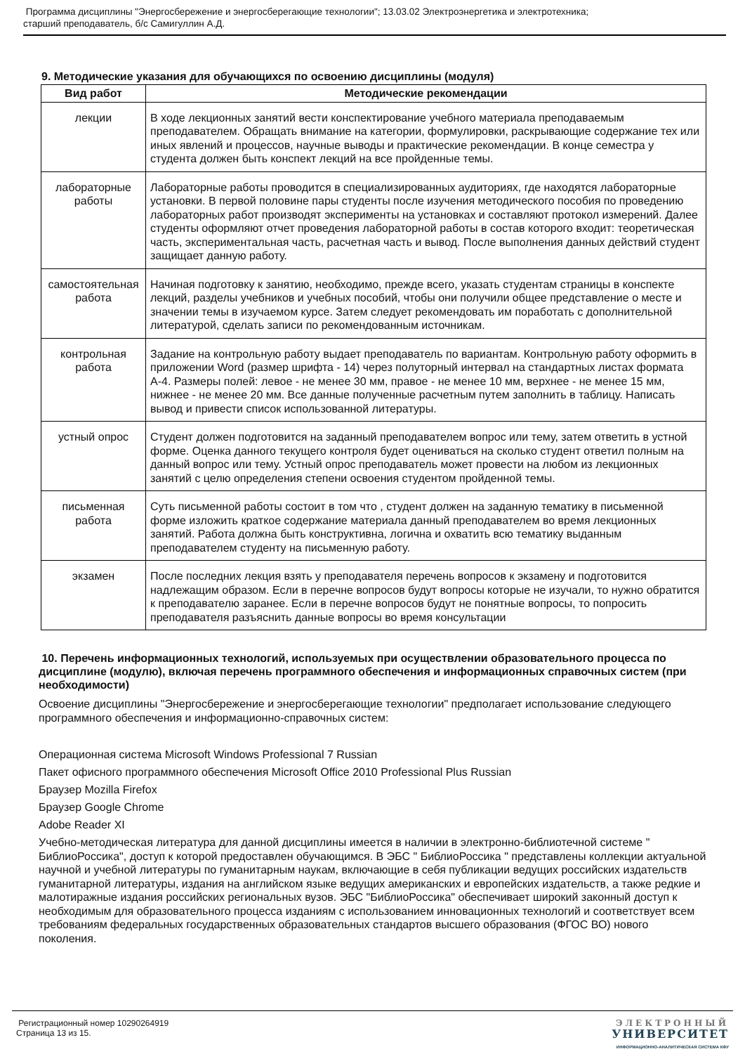Программа дисциплины "Энергосбережение и энергосберегающие технологии"; 13.03.02 Электроэнергетика и электротехника;
старший преподаватель, б/с Самигуллин А.Д.
9. Методические указания для обучающихся по освоению дисциплины (модуля)
| Вид работ | Методические рекомендации |
| --- | --- |
| лекции | В ходе лекционных занятий вести конспектирование учебного материала преподаваемым преподавателем. Обращать внимание на категории, формулировки, раскрывающие содержание тех или иных явлений и процессов, научные выводы и практические рекомендации. В конце семестра у студента должен быть конспект лекций на все пройденные темы. |
| лабораторные работы | Лабораторные работы проводится в специализированных аудиториях, где находятся лабораторные установки. В первой половине пары студенты после изучения методического пособия по проведению лабораторных работ производят эксперименты на установках и составляют протокол измерений. Далее студенты оформляют отчет проведения лабораторной работы в состав которого входит: теоретическая часть, экспериментальная часть, расчетная часть и вывод. После выполнения данных действий студент защищает данную работу. |
| самостоятельная работа | Начиная подготовку к занятию, необходимо, прежде всего, указать студентам страницы в конспекте лекций, разделы учебников и учебных пособий, чтобы они получили общее представление о месте и значении темы в изучаемом курсе. Затем следует рекомендовать им поработать с дополнительной литературой, сделать записи по рекомендованным источникам. |
| контрольная работа | Задание на контрольную работу выдает преподаватель по вариантам. Контрольную работу оформить в приложении Word (размер шрифта - 14) через полуторный интервал на стандартных листах формата А-4. Размеры полей: левое - не менее 30 мм, правое - не менее 10 мм, верхнее - не менее 15 мм, нижнее - не менее 20 мм. Все данные полученные расчетным путем заполнить в таблицу. Написать вывод и привести список использованной литературы. |
| устный опрос | Студент должен подготовится на заданный преподавателем вопрос или тему, затем ответить в устной форме. Оценка данного текущего контроля будет оцениваться на сколько студент ответил полным на данный вопрос или тему. Устный опрос преподаватель может провести на любом из лекционных занятий с целю определения степени освоения студентом пройденной темы. |
| письменная работа | Суть письменной работы состоит в том что , студент должен на заданную тематику в письменной форме изложить краткое содержание материала данный преподавателем во время лекционных занятий. Работа должна быть конструктивна, логична и охватить всю тематику выданным преподавателем студенту на письменную работу. |
| экзамен | После последних лекция взять у преподавателя перечень вопросов к экзамену и подготовится надлежащим образом. Если в перечне вопросов будут вопросы которые не изучали, то нужно обратится к преподавателю заранее. Если в перечне вопросов будут не понятные вопросы, то попросить преподавателя разъяснить данные вопросы во время консультации |
10. Перечень информационных технологий, используемых при осуществлении образовательного процесса по дисциплине (модулю), включая перечень программного обеспечения и информационных справочных систем (при необходимости)
Освоение дисциплины "Энергосбережение и энергосберегающие технологии" предполагает использование следующего программного обеспечения и информационно-справочных систем:
Операционная система Microsoft Windows Professional 7 Russian
Пакет офисного программного обеспечения Microsoft Office 2010 Professional Plus Russian
Браузер Mozilla Firefox
Браузер Google Chrome
Adobe Reader XI
Учебно-методическая литература для данной дисциплины имеется в наличии в электронно-библиотечной системе " БиблиоРоссика", доступ к которой предоставлен обучающимся. В ЭБС " БиблиоРоссика " представлены коллекции актуальной научной и учебной литературы по гуманитарным наукам, включающие в себя публикации ведущих российских издательств гуманитарной литературы, издания на английском языке ведущих американских и европейских издательств, а также редкие и малотиражные издания российских региональных вузов. ЭБС "БиблиоРоссика" обеспечивает широкий законный доступ к необходимым для образовательного процесса изданиям с использованием инновационных технологий и соответствует всем требованиям федеральных государственных образовательных стандартов высшего образования (ФГОС ВО) нового поколения.
Регистрационный номер 10290264919
Страница 13 из 15.
ЭЛЕКТРОННЫЙ
УНИВЕРСИТЕТ
ИНФОРМАЦИОННО-АНАЛИТИЧЕСКАЯ СИСТЕМА КФУ